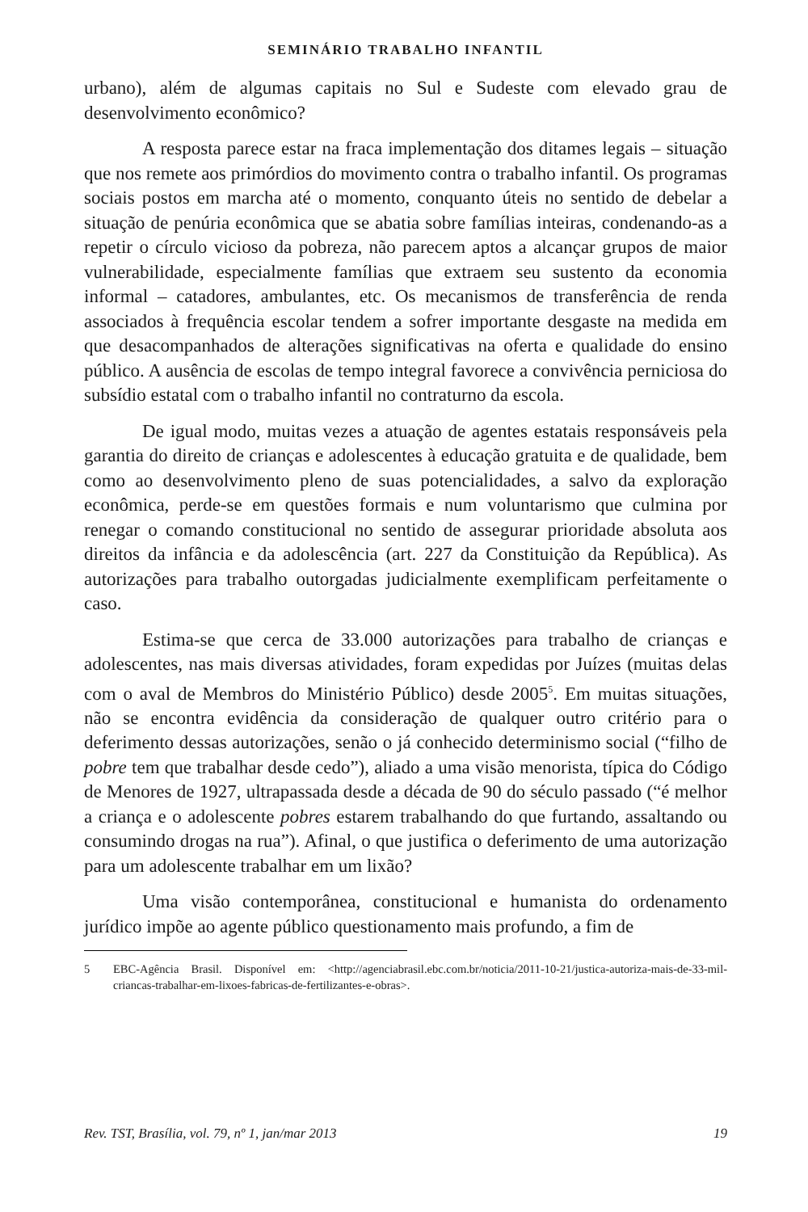SEMINÁRIO TRABALHO INFANTIL
urbano), além de algumas capitais no Sul e Sudeste com elevado grau de desenvolvimento econômico?
A resposta parece estar na fraca implementação dos ditames legais – situação que nos remete aos primórdios do movimento contra o trabalho infantil. Os programas sociais postos em marcha até o momento, conquanto úteis no sentido de debelar a situação de penúria econômica que se abatia sobre famílias inteiras, condenando-as a repetir o círculo vicioso da pobreza, não parecem aptos a alcançar grupos de maior vulnerabilidade, especialmente famílias que extraem seu sustento da economia informal – catadores, ambulantes, etc. Os mecanismos de transferência de renda associados à frequência escolar tendem a sofrer importante desgaste na medida em que desacompanhados de alterações significativas na oferta e qualidade do ensino público. A ausência de escolas de tempo integral favorece a convivência perniciosa do subsídio estatal com o trabalho infantil no contraturno da escola.
De igual modo, muitas vezes a atuação de agentes estatais responsáveis pela garantia do direito de crianças e adolescentes à educação gratuita e de qualidade, bem como ao desenvolvimento pleno de suas potencialidades, a salvo da exploração econômica, perde-se em questões formais e num voluntarismo que culmina por renegar o comando constitucional no sentido de assegurar prioridade absoluta aos direitos da infância e da adolescência (art. 227 da Constituição da República). As autorizações para trabalho outorgadas judicialmente exemplificam perfeitamente o caso.
Estima-se que cerca de 33.000 autorizações para trabalho de crianças e adolescentes, nas mais diversas atividades, foram expedidas por Juízes (muitas delas com o aval de Membros do Ministério Público) desde 2005<sup>5</sup>. Em muitas situações, não se encontra evidência da consideração de qualquer outro critério para o deferimento dessas autorizações, senão o já conhecido determinismo social (“filho de pobre tem que trabalhar desde cedo”), aliado a uma visão menorista, típica do Código de Menores de 1927, ultrapassada desde a década de 90 do século passado (“é melhor a criança e o adolescente pobres estarem trabalhando do que furtando, assaltando ou consumindo drogas na rua”). Afinal, o que justifica o deferimento de uma autorização para um adolescente trabalhar em um lixão?
Uma visão contemporânea, constitucional e humanista do ordenamento jurídico impõe ao agente público questionamento mais profundo, a fim de
5 EBC-Agência Brasil. Disponível em: <http://agenciabrasil.ebc.com.br/noticia/2011-10-21/justica-autoriza-mais-de-33-mil-criancas-trabalhar-em-lixoes-fabricas-de-fertilizantes-e-obras>.
Rev. TST, Brasília, vol. 79, nº 1, jan/mar 2013
19